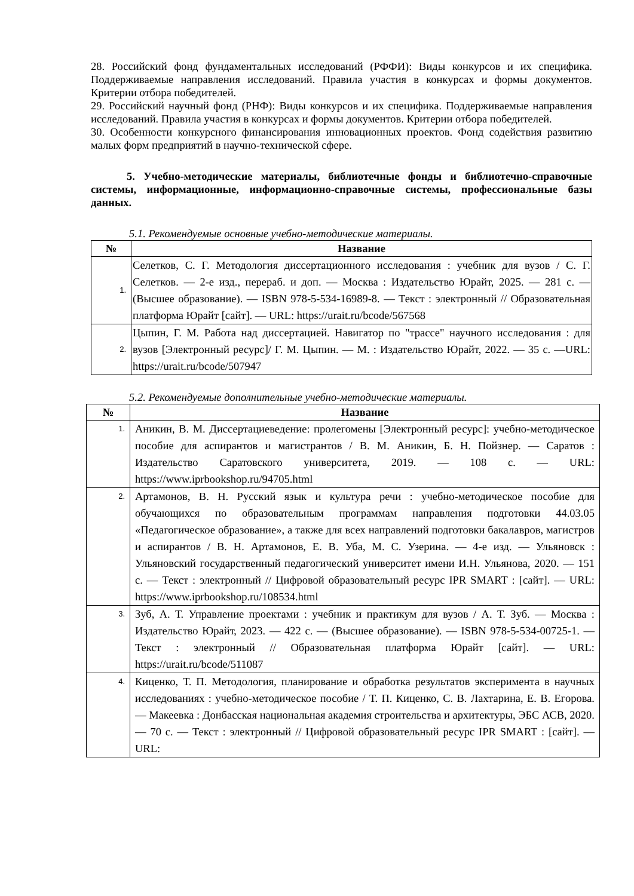28. Российский фонд фундаментальных исследований (РФФИ): Виды конкурсов и их специфика. Поддерживаемые направления исследований. Правила участия в конкурсах и формы документов. Критерии отбора победителей.
29. Российский научный фонд (РНФ): Виды конкурсов и их специфика. Поддерживаемые направления исследований. Правила участия в конкурсах и формы документов. Критерии отбора победителей.
30. Особенности конкурсного финансирования инновационных проектов. Фонд содействия развитию малых форм предприятий в научно-технической сфере.
5. Учебно-методические материалы, библиотечные фонды и библиотечно-справочные системы, информационные, информационно-справочные системы, профессиональные базы данных.
5.1. Рекомендуемые основные учебно-методические материалы.
| № | Название |
| --- | --- |
| 1. | Селетков, С. Г. Методология диссертационного исследования : учебник для вузов / С. Г. Селетков. — 2-е изд., перераб. и доп. — Москва : Издательство Юрайт, 2025. — 281 с. — (Высшее образование). — ISBN 978-5-534-16989-8. — Текст : электронный // Образовательная платформа Юрайт [сайт]. — URL: https://urait.ru/bcode/567568 |
| 2. | Цыпин, Г. М. Работа над диссертацией. Навигатор по "трассе" научного исследования : для вузов [Электронный ресурс]/ Г. М. Цыпин. — М. : Издательство Юрайт, 2022. — 35 с. —URL: https://urait.ru/bcode/507947 |
5.2. Рекомендуемые дополнительные учебно-методические материалы.
| № | Название |
| --- | --- |
| 1. | Аникин, В. М. Диссертациеведение: пролегомены [Электронный ресурс]: учебно-методическое пособие для аспирантов и магистрантов / В. М. Аникин, Б. Н. Пойзнер. — Саратов : Издательство Саратовского университета, 2019. — 108 с. — URL: https://www.iprbookshop.ru/94705.html |
| 2. | Артамонов, В. Н. Русский язык и культура речи : учебно-методическое пособие для обучающихся по образовательным программам направления подготовки 44.03.05 «Педагогическое образование», а также для всех направлений подготовки бакалавров, магистров и аспирантов / В. Н. Артамонов, Е. В. Уба, М. С. Узерина. — 4-е изд. — Ульяновск : Ульяновский государственный педагогический университет имени И.Н. Ульянова, 2020. — 151 с. — Текст : электронный // Цифровой образовательный ресурс IPR SMART : [сайт]. — URL: https://www.iprbookshop.ru/108534.html |
| 3. | Зуб, А. Т. Управление проектами : учебник и практикум для вузов / А. Т. Зуб. — Москва : Издательство Юрайт, 2023. — 422 с. — (Высшее образование). — ISBN 978-5-534-00725-1. — Текст : электронный // Образовательная платформа Юрайт [сайт]. — URL: https://urait.ru/bcode/511087 |
| 4. | Киценко, Т. П. Методология, планирование и обработка результатов эксперимента в научных исследованиях : учебно-методическое пособие / Т. П. Киценко, С. В. Лахтарина, Е. В. Егорова. — Макеевка : Донбасская национальная академия строительства и архитектуры, ЭБС АСВ, 2020. — 70 с. — Текст : электронный // Цифровой образовательный ресурс IPR SMART : [сайт]. — URL: |